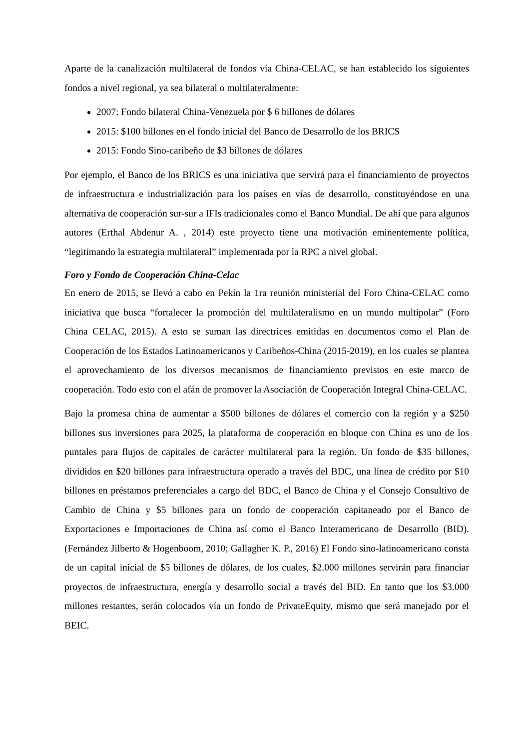Aparte de la canalización multilateral de fondos vía China-CELAC, se han establecido los siguientes fondos a nivel regional, ya sea bilateral o multilateralmente:
2007: Fondo bilateral China-Venezuela por $ 6 billones de dólares
2015: $100 billones en el fondo inicial del Banco de Desarrollo de los BRICS
2015: Fondo Sino-caribeño de $3 billones de dólares
Por ejemplo, el Banco de los BRICS es una iniciativa que servirá para el financiamiento de proyectos de infraestructura e industrialización para los países en vías de desarrollo, constituyéndose en una alternativa de cooperación sur-sur a IFIs tradicionales como el Banco Mundial. De ahí que para algunos autores (Erthal Abdenur A. , 2014) este proyecto tiene una motivación eminentemente política, “legitimando la estrategia multilateral” implementada por la RPC a nivel global.
Foro y Fondo de Cooperación China-Celac
En enero de 2015, se llevó a cabo en Pekín la 1ra reunión ministerial del Foro China-CELAC como iniciativa que busca “fortalecer la promoción del multilateralismo en un mundo multipolar” (Foro China CELAC, 2015). A esto se suman las directrices emitidas en documentos como el Plan de Cooperación de los Estados Latinoamericanos y Caribeños-China (2015-2019), en los cuales se plantea el aprovechamiento de los diversos mecanismos de financiamiento previstos en este marco de cooperación. Todo esto con el afán de promover la Asociación de Cooperación Integral China-CELAC.
Bajo la promesa china de aumentar a $500 billones de dólares el comercio con la región y a $250 billones sus inversiones para 2025, la plataforma de cooperación en bloque con China es uno de los puntales para flujos de capitales de carácter multilateral para la región. Un fondo de $35 billones, divididos en $20 billones para infraestructura operado a través del BDC, una línea de crédito por $10 billones en préstamos preferenciales a cargo del BDC, el Banco de China y el Consejo Consultivo de Cambio de China y $5 billones para un fondo de cooperación capitaneado por el Banco de Exportaciones e Importaciones de China así como el Banco Interamericano de Desarrollo (BID). (Fernández Jilberto & Hogenboom, 2010; Gallagher K. P., 2016) El Fondo sino-latinoamericano consta de un capital inicial de $5 billones de dólares, de los cuales, $2.000 millones servirán para financiar proyectos de infraestructura, energía y desarrollo social a través del BID. En tanto que los $3.000 millones restantes, serán colocados vía un fondo de PrivateEquity, mismo que será manejado por el BEIC.